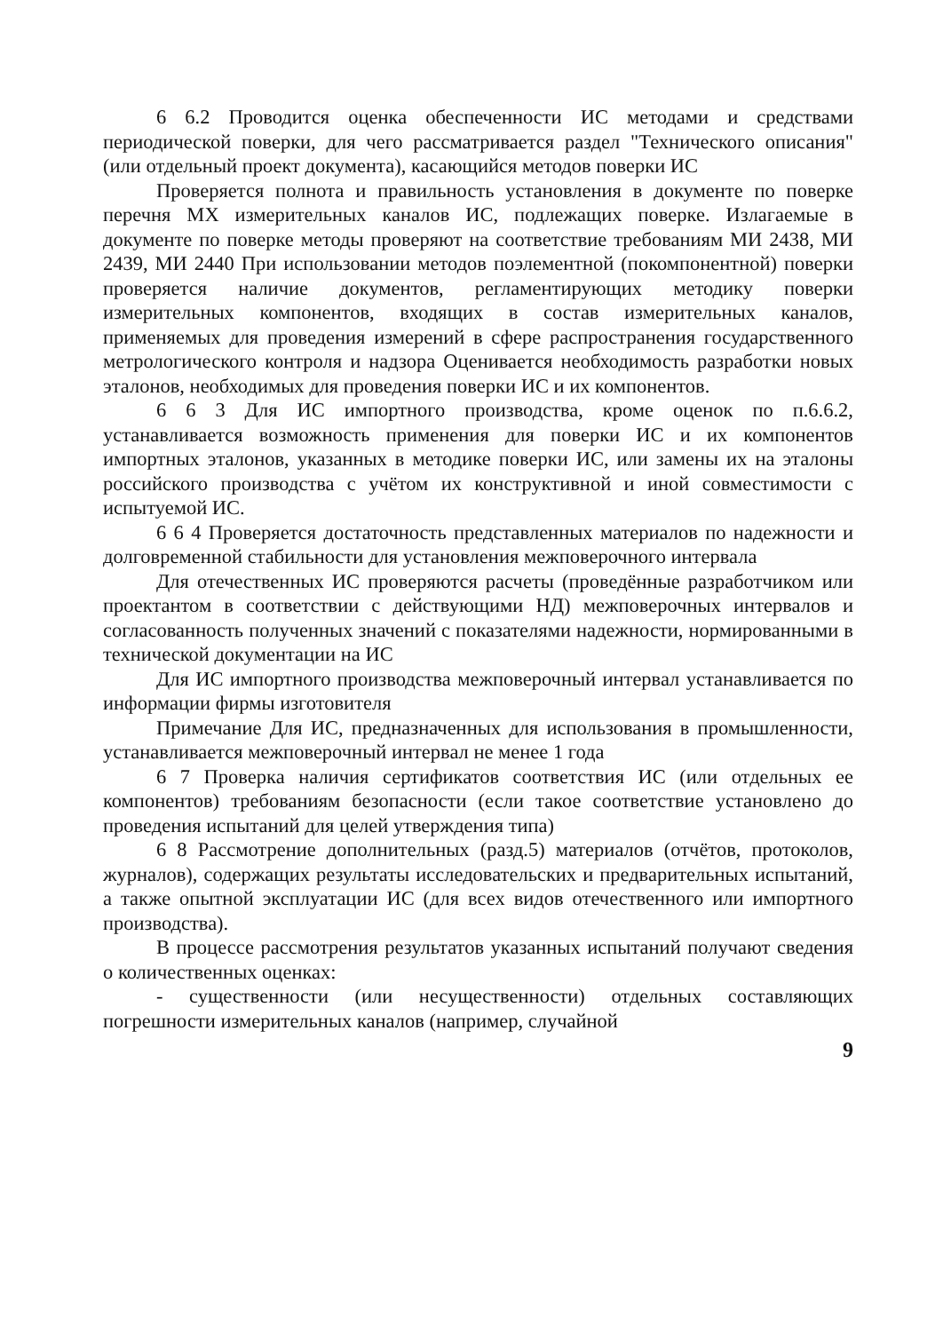6 6.2 Проводится оценка обеспеченности ИС методами и средствами периодической поверки, для чего рассматривается раздел "Технического описания" (или отдельный проект документа), касающийся методов поверки ИС
Проверяется полнота и правильность установления в документе по поверке перечня МХ измерительных каналов ИС, подлежащих поверке. Излагаемые в документе по поверке методы проверяют на соответствие требованиям МИ 2438, МИ 2439, МИ 2440 При использовании методов поэлементной (покомпонентной) поверки проверяется наличие документов, регламентирующих методику поверки измерительных компонентов, входящих в состав измерительных каналов, применяемых для проведения измерений в сфере распространения государственного метрологического контроля и надзора Оценивается необходимость разработки новых эталонов, необходимых для проведения поверки ИС и их компонентов.
6 6 3 Для ИС импортного производства, кроме оценок по п.6.6.2, устанавливается возможность применения для поверки ИС и их компонентов импортных эталонов, указанных в методике поверки ИС, или замены их на эталоны российского производства с учётом их конструктивной и иной совместимости с испытуемой ИС.
6 6 4 Проверяется достаточность представленных материалов по надежности и долговременной стабильности для установления межповерочного интервала
Для отечественных ИС проверяются расчеты (проведённые разработчиком или проектантом в соответствии с действующими НД) межповерочных интервалов и согласованность полученных значений с показателями надежности, нормированными в технической документации на ИС
Для ИС импортного производства межповерочный интервал устанавливается по информации фирмы изготовителя
Примечание Для ИС, предназначенных для использования в промышленности, устанавливается межповерочный интервал не менее 1 года
6 7 Проверка наличия сертификатов соответствия ИС (или отдельных ее компонентов) требованиям безопасности (если такое соответствие установлено до проведения испытаний для целей утверждения типа)
6 8 Рассмотрение дополнительных (разд.5) материалов (отчётов, протоколов, журналов), содержащих результаты исследовательских и предварительных испытаний, а также опытной эксплуатации ИС (для всех видов отечественного или импортного производства).
В процессе рассмотрения результатов указанных испытаний получают сведения о количественных оценках:
- существенности (или несущественности) отдельных составляющих погрешности измерительных каналов (например, случайной
9